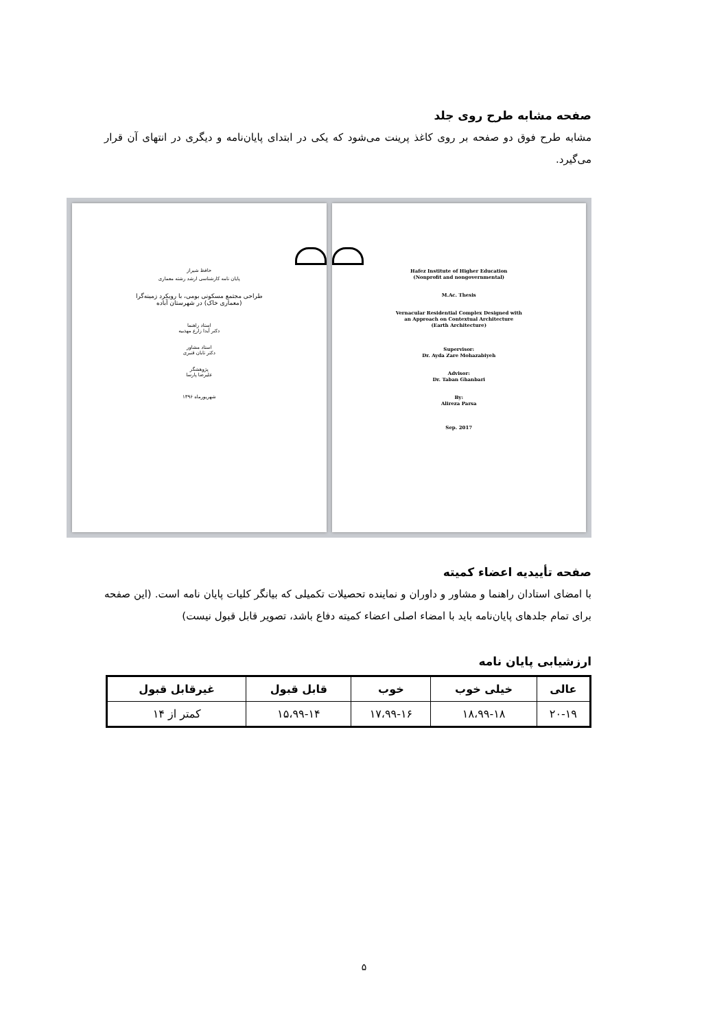صفحه مشابه طرح روی جلد
مشابه طرح فوق دو صفحه بر روی کاغذ پرینت می‌شود که یکی در ابتدای پایان‌نامه و دیگری در انتهای آن قرار می‌گیرد.
حافظ شیراز
پایان نامه کارشناسی ارشد رشته معماری
طراحی مجتمع مسکونی بومی، با رویکرد زمینه‌گرا
(معماری خاک) در شهرستان آباده
استاد راهنما
دکتر آیدا زارع مهذبیه
استاد مشاور
دکتر تابان قنبری
پژوهشگر
علیرضا پارسا
شهریورماه ۱۳۹۶
Hafez Institute of Higher Education
(Nonprofit and nongovernmental)
M.Ac. Thesis
Vernacular Residential Complex Designed with
an Approach on Contextual Architecture
(Earth Architecture)
Supervisor:
Dr. Ayda Zare Mohazabiyeh
Advisor:
Dr. Taban Ghanbari
By:
Alireza Parsa
Sep. 2017
صفحه تأییدیه اعضاء کمیته
با امضای استادان راهنما و مشاور و داوران و نماینده تحصیلات تکمیلی که بیانگر کلیات پایان نامه است. (این صفحه برای تمام جلدهای پایان‌نامه باید با امضاء اصلی اعضاء کمیته دفاع باشد، تصویر قابل قبول نیست)
ارزشیابی پایان نامه
| عالی | خیلی خوب | خوب | قابل قبول | غیرقابل قبول |
| --- | --- | --- | --- | --- |
| ۲۰-۱۹ | ۱۸،۹۹-۱۸ | ۱۷،۹۹-۱۶ | ۱۵،۹۹-۱۴ | کمتر از ۱۴ |
۵